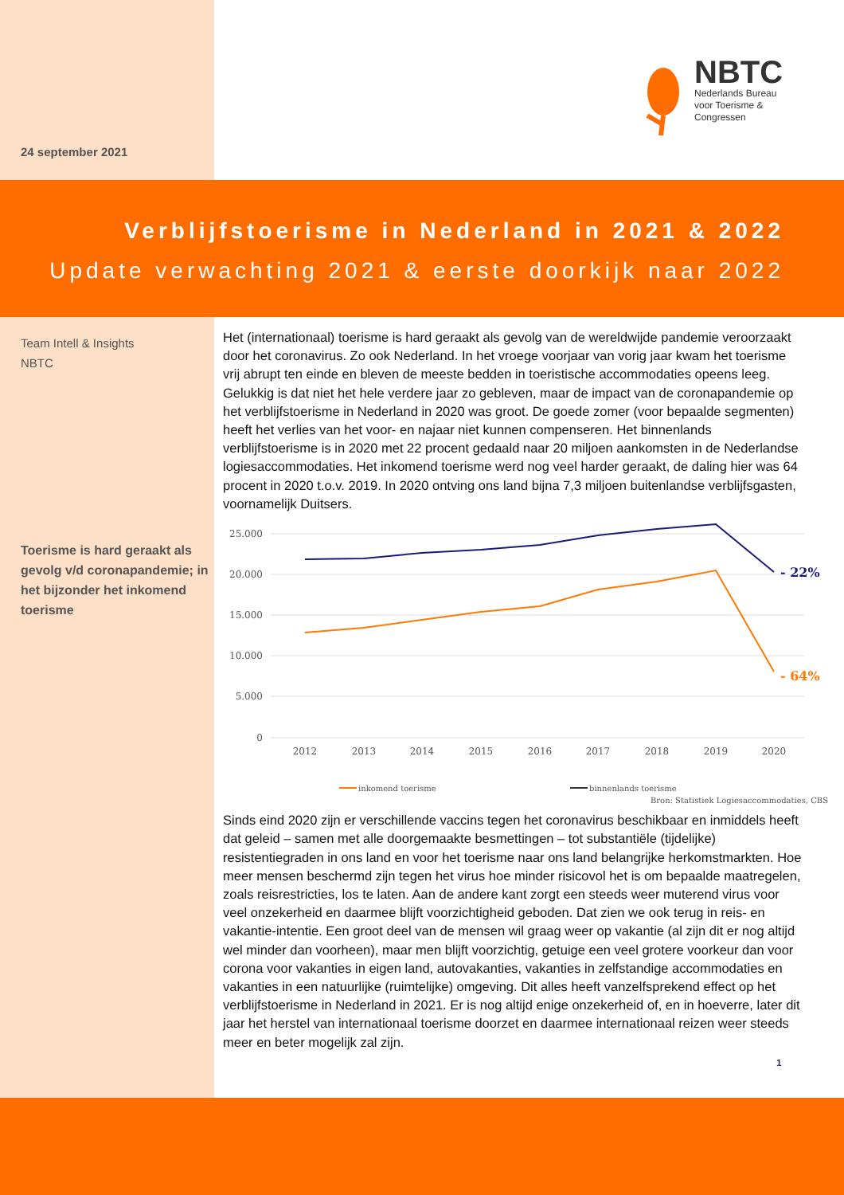24 september 2021
NBTC
Nederlands Bureau
voor Toerisme &
Congressen
Verblijfstoerisme in Nederland in 2021 & 2022
Update verwachting 2021 & eerste doorkijk naar 2022
Team Intell & Insights
NBTC
Toerisme is hard geraakt als gevolg v/d coronapandemie; in het bijzonder het inkomend toerisme
Het (internationaal) toerisme is hard geraakt als gevolg van de wereldwijde pandemie veroorzaakt door het coronavirus. Zo ook Nederland. In het vroege voorjaar van vorig jaar kwam het toerisme vrij abrupt ten einde en bleven de meeste bedden in toeristische accommodaties opeens leeg. Gelukkig is dat niet het hele verdere jaar zo gebleven, maar de impact van de coronapandemie op het verblijfstoerisme in Nederland in 2020 was groot. De goede zomer (voor bepaalde segmenten) heeft het verlies van het voor- en najaar niet kunnen compenseren. Het binnenlands verblijfstoerisme is in 2020 met 22 procent gedaald naar 20 miljoen aankomsten in de Nederlandse logiesaccommodaties. Het inkomend toerisme werd nog veel harder geraakt, de daling hier was 64 procent in 2020 t.o.v. 2019. In 2020 ontving ons land bijna 7,3 miljoen buitenlandse verblijfsgasten, voornamelijk Duitsers.
25.000
20.000
15.000
10.000
5.000
0
2012
2013
2014
2015
2016
2017
2018
2019
2020
- 22%
- 64%
inkomend toerisme
binnenlands toerisme
Bron: Statistiek Logiesaccommodaties, CBS
Sinds eind 2020 zijn er verschillende vaccins tegen het coronavirus beschikbaar en inmiddels heeft dat geleid – samen met alle doorgemaakte besmettingen – tot substantiële (tijdelijke) resistentiegraden in ons land en voor het toerisme naar ons land belangrijke herkomstmarkten. Hoe meer mensen beschermd zijn tegen het virus hoe minder risicovol het is om bepaalde maatregelen, zoals reisrestricties, los te laten. Aan de andere kant zorgt een steeds weer muterend virus voor veel onzekerheid en daarmee blijft voorzichtigheid geboden. Dat zien we ook terug in reis- en vakantie-intentie. Een groot deel van de mensen wil graag weer op vakantie (al zijn dit er nog altijd wel minder dan voorheen), maar men blijft voorzichtig, getuige een veel grotere voorkeur dan voor corona voor vakanties in eigen land, autovakanties, vakanties in zelfstandige accommodaties en vakanties in een natuurlijke (ruimtelijke) omgeving. Dit alles heeft vanzelfsprekend effect op het verblijfstoerisme in Nederland in 2021. Er is nog altijd enige onzekerheid of, en in hoeverre, later dit jaar het herstel van internationaal toerisme doorzet en daarmee internationaal reizen weer steeds meer en beter mogelijk zal zijn.
1